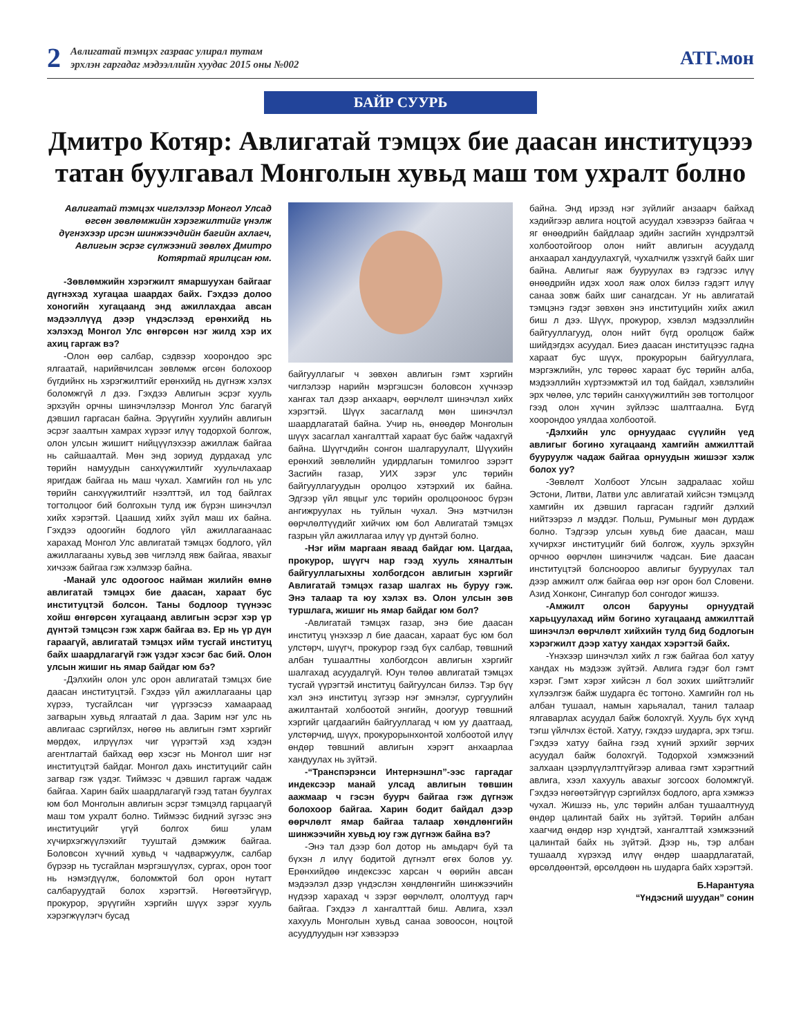2
Авлигатай тэмцэх газраас улирал тутам
эрхлэн гаргадаг мэдээллийн хуудас 2015 оны №002
АТГ.мон
БАЙР СУУРЬ
Дмитро Котяр: Авлигатай тэмцэх бие даасан институцэээ татан буулгавал Монголын хувьд маш том ухралт болно
Авлигатай тэмцэх чиглэлээр Монгол Улсад өгсөн зөвлөмжийн хэрэгжилтийг үнэлж дүгнэхээр ирсэн шинжээчдийн багийн ахлагч, Авлигын эсрэг сүлжээний зөвлөх Дмитро Котяртай ярилцсан юм.
-Зөвлөмжийн хэрэгжилт ямаршуухан байгааг дүгнэхэд хугацаа шаардах байх. Гэхдээ долоо хоногийн хугацаанд энд ажиллахдаа авсан мэдээллүүд дээр үндэслээд ерөнхийд нь хэлэхэд Монгол Улс өнгөрсөн нэг жилд хэр их ахиц гаргаж вэ?
-Олон өөр салбар, сэдвээр хоорондоо эрс ялгаатай, нарийвчилсан зөвлөмж өгсөн болохоор бүгдийнх нь хэрэгжилтийг ерөнхийд нь дүгнэж хэлэх боломжгүй л дээ. Гэхдээ Авлигын эсрэг хууль эрхзүйн орчны шинэчлэлээр Монгол Улс багагүй дэвшил гаргасан байна. Эрүүгийн хуулийн авлигын эсрэг заалтын хамрах хүрээг илүү тодорхой болгож, олон улсын жишигт нийцүүлэхээр ажиллаж байгаа нь сайшаалтай. Мөн энд зориуд дурдахад улс төрийн намуудын санхүүжилтийг хуульчлахаар яригдаж байгаа нь маш чухал. Хамгийн гол нь улс төрийн санхүүжилтийг нээлттэй, ил тод байлгах тогтолцоог бий болгохын тулд иж бүрэн шинэчлэл хийх хэрэгтэй. Цаашид хийх зүйл маш их байна. Гэхдээ одоогийн бодлого үйл ажиллагаанаас харахад Монгол Улс авлигатай тэмцэх бодлого, үйл ажиллагааны хувьд зөв чиглэлд явж байгаа, явахыг хичээж байгаа гэж хэлмээр байна.
-Манай улс одоогоос найман жилийн өмнө авлигатай тэмцэх бие даасан, хараат бус институцтэй болсон. Таны бодлоор түүнээс хойш өнгөрсөн хугацаанд авлигын эсрэг хэр үр дүнтэй тэмцсэн гэж харж байгаа вэ. Ер нь үр дүн гараагүй, авлигатай тэмцэх ийм тусгай институц байх шаардлагагүй гэж үздэг хэсэг бас бий. Олон улсын жишиг нь ямар байдаг юм бэ?
-Дэлхийн олон улс орон авлигатай тэмцэх бие даасан институцтэй. Гэхдээ үйл ажиллагааны цар хүрээ, тусгайлсан чиг үүргээсээ хамаараад загварын хувьд ялгаатай л даа. Зарим нэг улс нь авлигаас сэргийлэх, нөгөө нь авлигын гэмт хэргийг мөрдөх, илрүүлэх чиг үүрэгтэй хэд хэдэн агентлагтай байхад өөр хэсэг нь Монгол шиг нэг институцтэй байдаг. Монгол дахь институцийг сайн загвар гэж үздэг. Тиймээс ч дэвшил гаргаж чадаж байгаа. Харин байх шаардлагагүй гээд татан буулгах юм бол Монголын авлигын эсрэг тэмцэлд гарцаагүй маш том ухралт болно. Тиймээс бидний зүгээс энэ институцийг үгүй болгох биш улам хүчирхэгжүүлэхийг тууштай дэмжиж байгаа. Боловсон хүчний хувьд ч чадваржуулж, салбар бүрээр нь тусгайлан мэргэшүүлэх, сургах, орон тоог нь нэмэгдүүлж, боломжтой бол орон нутагт салбаруудтай болох хэрэгтэй. Нөгөөтэйгүүр, прокурор, эрүүгийн хэргийн шүүх зэрэг хууль хэрэгжүүлэгч бусад
байгууллагыг ч зөвхөн авлигын гэмт хэргийн чиглэлээр нарийн мэргэшсэн боловсон хүчнээр хангах тал дээр анхаарч, өөрчлөлт шинэчлэл хийх хэрэгтэй. Шүүх засаглалд мөн шинэчлэл шаардлагатай байна. Учир нь, өнөөдөр Монголын шүүх засаглал хангалттай хараат бус байж чадахгүй байна. Шүүгчдийн сонгон шалгаруулалт, Шүүхийн ерөнхий зөвлөлийн удирдлагын томилгоо зэрэгт Засгийн газар, УИХ зэрэг улс төрийн байгууллагуудын оролцоо хэтэрхий их байна. Эдгээр үйл явцыг улс төрийн оролцооноос бүрэн ангижруулах нь туйлын чухал. Энэ мэтчилэн өөрчлөлтүүдийг хийчих юм бол Авлигатай тэмцэх газрын үйл ажиллагаа илүү үр дүнтэй болно.
-Нэг ийм маргаан яваад байдаг юм. Цагдаа, прокурор, шүүгч нар гээд хууль хяналтын байгууллагыхны холбогдсон авлигын хэргийг Авлигатай тэмцэх газар шалгах нь буруу гэж. Энэ талаар та юу хэлэх вэ. Олон улсын зөв туршлага, жишиг нь ямар байдаг юм бол?
-Авлигатай тэмцэх газар, энэ бие даасан институц үнэхээр л бие даасан, хараат бус юм бол улстөрч, шүүгч, прокурор гээд бүх салбар, төвшний албан тушаалтны холбогдсон авлигын хэргийг шалгахад асуудалгүй. Юун төлөө авлигатай тэмцэх тусгай үүрэгтэй институц байгуулсан билээ. Тэр бүү хэл энэ институц зүгээр нэг эмнэлэг, сургуулийн ажилтантай холбоотой энгийн, доогуур төвшний хэргийг цагдаагийн байгууллагад ч юм уу даатгаад, улстөрчид, шүүх, прокурорынхонтой холбоотой илүү өндөр төвшний авлигын хэрэгт анхаарлаа хандуулах нь зүйтэй.
-“Транспэрэнси Интернэшнл”-ээс гаргадаг индексээр манай улсад авлигын төвшин аажмаар ч гэсэн буурч байгаа гэж дүгнэж болохоор байгаа. Харин бодит байдал дээр өөрчлөлт ямар байгаа талаар хөндлөнгийн шинжээчийн хувьд юу гэж дүгнэж байна вэ?
-Энэ тал дээр бол дотор нь амьдарч буй та бүхэн л илүү бодитой дүгнэлт өгөх болов уу. Ерөнхийдөө индексээс харсан ч өөрийн авсан мэдээлэл дээр үндэслэн хөндлөнгийн шинжээчийн нүдээр харахад ч зэрэг өөрчлөлт, ололтууд гарч байгаа. Гэхдээ л хангалттай биш. Авлига, хээл хахууль Монголын хувьд санаа зовоосон, ноцтой асуудлуудын нэг хэвээрээ
байна. Энд ирээд нэг зүйлийг анзаарч байхад хэдийгээр авлига ноцтой асуудал хэвээрээ байгаа ч яг өнөөдрийн байдлаар эдийн засгийн хүндрэлтэй холбоотойгоор олон нийт авлигын асуудалд анхаарал хандуулахгүй, чухалчилж үзэхгүй байх шиг байна. Авлигыг яаж бууруулах вэ гэдгээс илүү өнөөдрийн идэх хоол яаж олох билээ гэдэгт илүү санаа зовж байх шиг санагдсан. Уг нь авлигатай тэмцэнэ гэдэг зөвхөн энэ институцийн хийх ажил биш л дээ. Шүүх, прокурор, хэвлэл мэдээллийн байгууллагууд, олон нийт бүгд оролцож байж шийдэгдэх асуудал. Биеэ даасан институцээс гадна хараат бус шүүх, прокурорын байгууллага, мэргэжлийн, улс төрөөс хараат бус төрийн алба, мэдээллийн хүртээмжтэй ил тод байдал, хэвлэлийн эрх чөлөө, улс төрийн санхүүжилтийн зөв тогтолцоог гээд олон хүчин зүйлээс шалтгаална. Бүгд хоорондоо уялдаа холбоотой.
-Дэлхийн улс орнуудаас сүүлийн үед авлигыг богино хугацаанд хамгийн амжилттай бууруулж чадаж байгаа орнуудын жишээг хэлж болох уу?
-Зөвлөлт Холбоот Улсын задралаас хойш Эстони, Литви, Латви улс авлигатай хийсэн тэмцэлд хамгийн их дэвшил гаргасан гэдгийг дэлхий нийтээрээ л мэддэг. Польш, Румыныг мөн дурдаж болно. Тэдгээр улсын хувьд бие даасан, маш хүчирхэг институцийг бий болгож, хууль эрхзүйн орчноо өөрчлөн шинэчилж чадсан. Бие даасан институцтэй болсноороо авлигыг бууруулах тал дээр амжилт олж байгаа өөр нэг орон бол Словени. Азид Хонконг, Сингапур бол сонгодог жишээ.
-Амжилт олсон барууны орнуудтай харьцуулахад ийм богино хугацаанд амжилттай шинэчлэл өөрчлөлт хийхийн тулд бид бодлогын хэрэгжилт дээр хатуу хандах хэрэгтэй байх.
-Үнэхээр шинэчлэл хийх л гэж байгаа бол хатуу хандах нь мэдээж зүйтэй. Авлига гэдэг бол гэмт хэрэг. Гэмт хэрэг хийсэн л бол зохих шийтгэлийг хүлээлгэж байж шударга ёс тогтоно. Хамгийн гол нь албан тушаал, намын харьяалал, танил талаар ялгаварлах асуудал байж болохгүй. Хууль бүх хүнд тэгш үйлчлэх ёстой. Хатуу, гэхдээ шударга, эрх тэгш. Гэхдээ хатуу байна гээд хүний эрхийг зөрчих асуудал байж болохгүй. Тодорхой хэмжээний залхаан цээрлүүлэлтгүйгээр аливаа гэмт хэрэгтний авлига, хээл хахууль авахыг зогсоох боломжгүй. Гэхдээ нөгөөтэйгүүр сэргийлэх бодлого, арга хэмжээ чухал. Жишээ нь, улс төрийн албан тушаалтнууд өндөр цалинтай байх нь зүйтэй. Төрийн албан хаагчид өндөр нэр хүндтэй, хангалттай хэмжээний цалинтай байх нь зүйтэй. Дээр нь, тэр албан тушаалд хүрэхэд илүү өндөр шаардлагатай, өрсөлдөөнтэй, өрсөлдөөн нь шударга байх хэрэгтэй.
Б.Нарантуяа
“Үндэсний шуудан” сонин